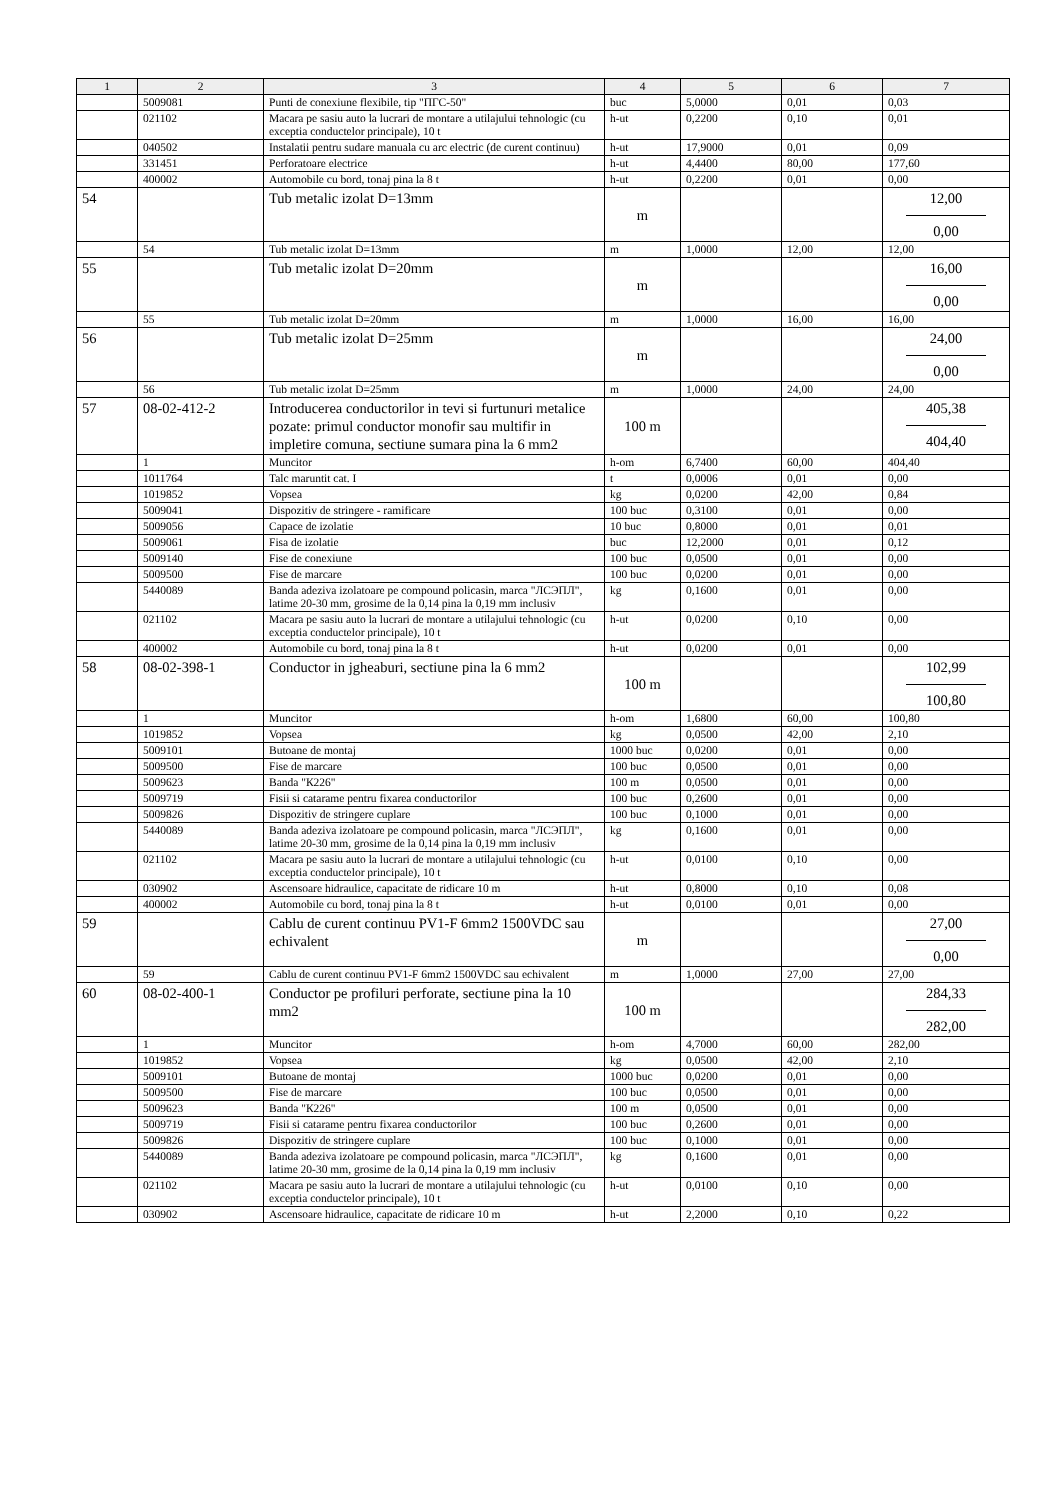| 1 | 2 | 3 | 4 | 5 | 6 | 7 |
| --- | --- | --- | --- | --- | --- | --- |
| | 5009081 | Punti de conexiune flexibile, tip "ПГС-50" | buc | 5,0000 | 0,01 | 0,03 |
| | 021102 | Macara pe sasiu auto la lucrari de montare a utilajului tehnologic (cu exceptia conductelor principale), 10 t | h-ut | 0,2200 | 0,10 | 0,01 |
| | 040502 | Instalatii pentru sudare manuala cu arc electric (de curent continuu) | h-ut | 17,9000 | 0,01 | 0,09 |
| | 331451 | Perforatoare electrice | h-ut | 4,4400 | 80,00 | 177,60 |
| | 400002 | Automobile cu bord, tonaj pina la 8 t | h-ut | 0,2200 | 0,01 | 0,00 |
| 54 | | Tub metalic izolat D=13mm | m | | | 12,00 0,00 |
| | 54 | Tub metalic izolat D=13mm | m | 1,0000 | 12,00 | 12,00 |
| 55 | | Tub metalic izolat D=20mm | m | | | 16,00 0,00 |
| | 55 | Tub metalic izolat D=20mm | m | 1,0000 | 16,00 | 16,00 |
| 56 | | Tub metalic izolat D=25mm | m | | | 24,00 0,00 |
| | 56 | Tub metalic izolat D=25mm | m | 1,0000 | 24,00 | 24,00 |
| 57 | 08-02-412-2 | Introducerea conductorilor in tevi si furtunuri metalice pozate: primul conductor monofir sau multifir in impletire comuna, sectiune sumara pina la 6 mm2 | 100 m | | | 405,38 404,40 |
| | 1 | Muncitor | h-om | 6,7400 | 60,00 | 404,40 |
| | 1011764 | Talc maruntit cat. I | t | 0,0006 | 0,01 | 0,00 |
| | 1019852 | Vopsea | kg | 0,0200 | 42,00 | 0,84 |
| | 5009041 | Dispozitiv de stringere - ramificare | 100 buc | 0,3100 | 0,01 | 0,00 |
| | 5009056 | Capace de izolatie | 10 buc | 0,8000 | 0,01 | 0,01 |
| | 5009061 | Fisa de izolatie | buc | 12,2000 | 0,01 | 0,12 |
| | 5009140 | Fise de conexiune | 100 buc | 0,0500 | 0,01 | 0,00 |
| | 5009500 | Fise de marcare | 100 buc | 0,0200 | 0,01 | 0,00 |
| | 5440089 | Banda adeziva izolatoare pe compound policasin, marca "ЛСЭПЛ", latime 20-30 mm, grosime de la 0,14 pina la 0,19 mm inclusiv | kg | 0,1600 | 0,01 | 0,00 |
| | 021102 | Macara pe sasiu auto la lucrari de montare a utilajului tehnologic (cu exceptia conductelor principale), 10 t | h-ut | 0,0200 | 0,10 | 0,00 |
| | 400002 | Automobile cu bord, tonaj pina la 8 t | h-ut | 0,0200 | 0,01 | 0,00 |
| 58 | 08-02-398-1 | Conductor in jgheaburi, sectiune pina la 6 mm2 | 100 m | | | 102,99 100,80 |
| | 1 | Muncitor | h-om | 1,6800 | 60,00 | 100,80 |
| | 1019852 | Vopsea | kg | 0,0500 | 42,00 | 2,10 |
| | 5009101 | Butoane de montaj | 1000 buc | 0,0200 | 0,01 | 0,00 |
| | 5009500 | Fise de marcare | 100 buc | 0,0500 | 0,01 | 0,00 |
| | 5009623 | Banda "К226" | 100 m | 0,0500 | 0,01 | 0,00 |
| | 5009719 | Fisii si catarame pentru fixarea conductorilor | 100 buc | 0,2600 | 0,01 | 0,00 |
| | 5009826 | Dispozitiv de stringere cuplare | 100 buc | 0,1000 | 0,01 | 0,00 |
| | 5440089 | Banda adeziva izolatoare pe compound policasin, marca "ЛСЭПЛ", latime 20-30 mm, grosime de la 0,14 pina la 0,19 mm inclusiv | kg | 0,1600 | 0,01 | 0,00 |
| | 021102 | Macara pe sasiu auto la lucrari de montare a utilajului tehnologic (cu exceptia conductelor principale), 10 t | h-ut | 0,0100 | 0,10 | 0,00 |
| | 030902 | Ascensoare hidraulice, capacitate de ridicare 10 m | h-ut | 0,8000 | 0,10 | 0,08 |
| | 400002 | Automobile cu bord, tonaj pina la 8 t | h-ut | 0,0100 | 0,01 | 0,00 |
| 59 | | Cablu de curent continuu PV1-F 6mm2 1500VDC sau echivalent | m | | | 27,00 0,00 |
| | 59 | Cablu de curent continuu PV1-F 6mm2 1500VDC sau echivalent | m | 1,0000 | 27,00 | 27,00 |
| 60 | 08-02-400-1 | Conductor pe profiluri perforate, sectiune pina la 10 mm2 | 100 m | | | 284,33 282,00 |
| | 1 | Muncitor | h-om | 4,7000 | 60,00 | 282,00 |
| | 1019852 | Vopsea | kg | 0,0500 | 42,00 | 2,10 |
| | 5009101 | Butoane de montaj | 1000 buc | 0,0200 | 0,01 | 0,00 |
| | 5009500 | Fise de marcare | 100 buc | 0,0500 | 0,01 | 0,00 |
| | 5009623 | Banda "К226" | 100 m | 0,0500 | 0,01 | 0,00 |
| | 5009719 | Fisii si catarame pentru fixarea conductorilor | 100 buc | 0,2600 | 0,01 | 0,00 |
| | 5009826 | Dispozitiv de stringere cuplare | 100 buc | 0,1000 | 0,01 | 0,00 |
| | 5440089 | Banda adeziva izolatoare pe compound policasin, marca "ЛСЭПЛ", latime 20-30 mm, grosime de la 0,14 pina la 0,19 mm inclusiv | kg | 0,1600 | 0,01 | 0,00 |
| | 021102 | Macara pe sasiu auto la lucrari de montare a utilajului tehnologic (cu exceptia conductelor principale), 10 t | h-ut | 0,0100 | 0,10 | 0,00 |
| | 030902 | Ascensoare hidraulice, capacitate de ridicare 10 m | h-ut | 2,2000 | 0,10 | 0,22 |